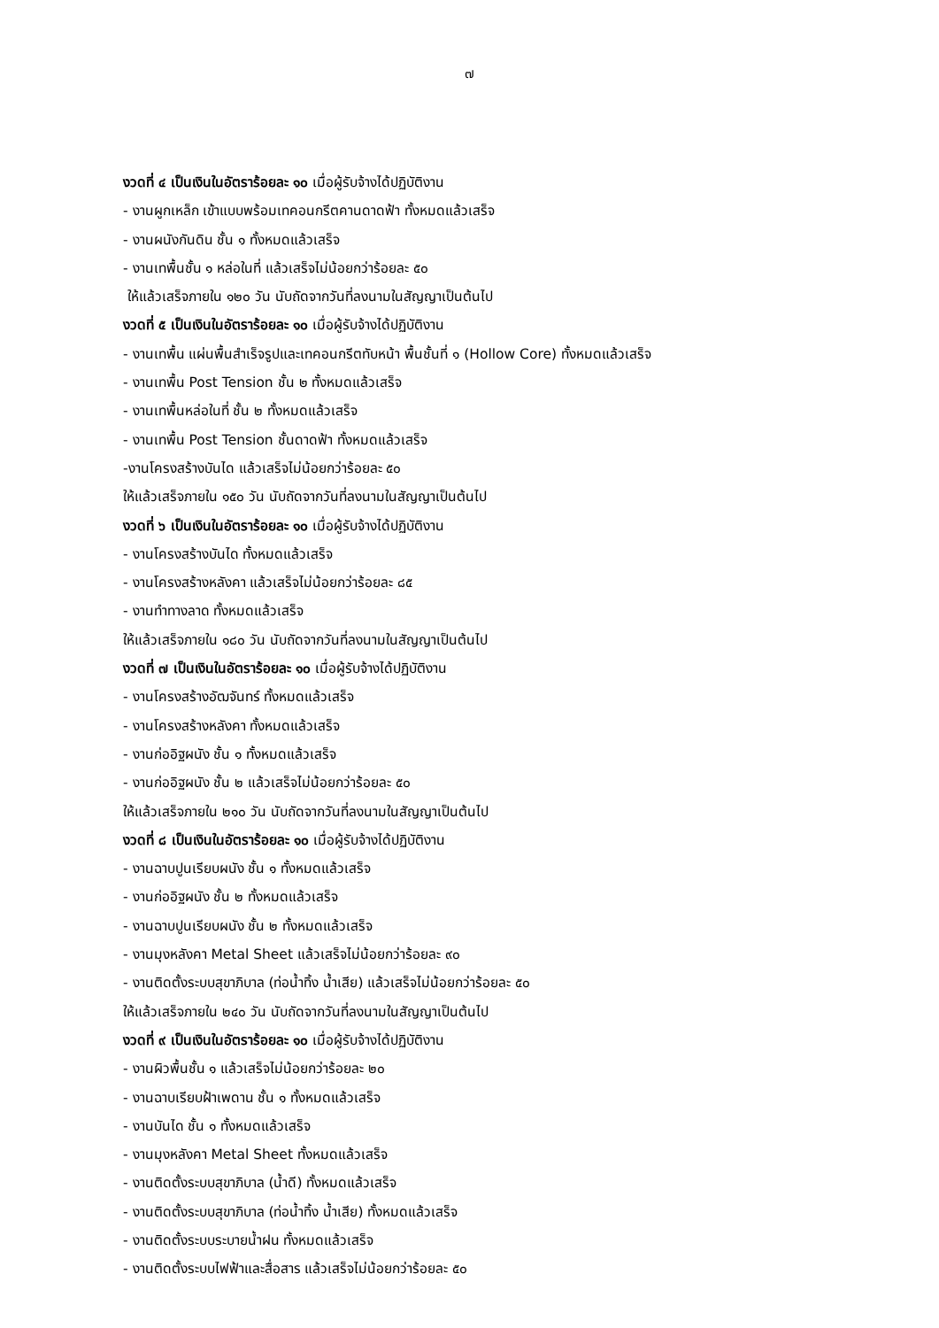๗
งวดที่ ๔ เป็นเงินในอัตราร้อยละ ๑๐ เมื่อผู้รับจ้างได้ปฏิบัติงาน
- งานผูกเหล็ก เข้าแบบพร้อมเทคอนกรีตคานดาดฟ้า ทั้งหมดแล้วเสร็จ
- งานผนังกันดิน ชั้น ๑ ทั้งหมดแล้วเสร็จ
- งานเทพื้นชั้น ๑ หล่อในที่ แล้วเสร็จไม่น้อยกว่าร้อยละ ๕๐
ให้แล้วเสร็จภายใน ๑๒๐ วัน นับถัดจากวันที่ลงนามในสัญญาเป็นต้นไป
งวดที่ ๕ เป็นเงินในอัตราร้อยละ ๑๐ เมื่อผู้รับจ้างได้ปฏิบัติงาน
- งานเทพื้น แผ่นพื้นสำเร็จรูปและเทคอนกรีตทับหน้า พื้นชั้นที่ ๑ (Hollow Core) ทั้งหมดแล้วเสร็จ
- งานเทพื้น Post Tension ชั้น ๒ ทั้งหมดแล้วเสร็จ
- งานเทพื้นหล่อในที่ ชั้น ๒ ทั้งหมดแล้วเสร็จ
- งานเทพื้น Post Tension ชั้นดาดฟ้า ทั้งหมดแล้วเสร็จ
-งานโครงสร้างบันได แล้วเสร็จไม่น้อยกว่าร้อยละ ๕๐
ให้แล้วเสร็จภายใน ๑๕๐ วัน นับถัดจากวันที่ลงนามในสัญญาเป็นต้นไป
งวดที่ ๖ เป็นเงินในอัตราร้อยละ ๑๐ เมื่อผู้รับจ้างได้ปฏิบัติงาน
- งานโครงสร้างบันได ทั้งหมดแล้วเสร็จ
- งานโครงสร้างหลังคา แล้วเสร็จไม่น้อยกว่าร้อยละ ๘๕
- งานทำทางลาด ทั้งหมดแล้วเสร็จ
ให้แล้วเสร็จภายใน ๑๘๐ วัน นับถัดจากวันที่ลงนามในสัญญาเป็นต้นไป
งวดที่ ๗ เป็นเงินในอัตราร้อยละ ๑๐ เมื่อผู้รับจ้างได้ปฏิบัติงาน
- งานโครงสร้างอัฒจันทร์ ทั้งหมดแล้วเสร็จ
- งานโครงสร้างหลังคา ทั้งหมดแล้วเสร็จ
- งานก่ออิฐผนัง ชั้น ๑ ทั้งหมดแล้วเสร็จ
- งานก่ออิฐผนัง ชั้น ๒ แล้วเสร็จไม่น้อยกว่าร้อยละ ๕๐
ให้แล้วเสร็จภายใน ๒๑๐ วัน นับถัดจากวันที่ลงนามในสัญญาเป็นต้นไป
งวดที่ ๘ เป็นเงินในอัตราร้อยละ ๑๐ เมื่อผู้รับจ้างได้ปฏิบัติงาน
- งานฉาบปูนเรียบผนัง ชั้น ๑ ทั้งหมดแล้วเสร็จ
- งานก่ออิฐผนัง ชั้น ๒ ทั้งหมดแล้วเสร็จ
- งานฉาบปูนเรียบผนัง ชั้น ๒ ทั้งหมดแล้วเสร็จ
- งานมุงหลังคา Metal Sheet แล้วเสร็จไม่น้อยกว่าร้อยละ ๙๐
- งานติดตั้งระบบสุขาภิบาล (ท่อน้ำทิ้ง น้ำเสีย) แล้วเสร็จไม่น้อยกว่าร้อยละ ๕๐
ให้แล้วเสร็จภายใน ๒๔๐ วัน นับถัดจากวันที่ลงนามในสัญญาเป็นต้นไป
งวดที่ ๙ เป็นเงินในอัตราร้อยละ ๑๐ เมื่อผู้รับจ้างได้ปฏิบัติงาน
- งานผิวพื้นชั้น ๑ แล้วเสร็จไม่น้อยกว่าร้อยละ ๒๐
- งานฉาบเรียบฝ้าเพดาน ชั้น ๑ ทั้งหมดแล้วเสร็จ
- งานบันได ชั้น ๑ ทั้งหมดแล้วเสร็จ
- งานมุงหลังคา Metal Sheet ทั้งหมดแล้วเสร็จ
- งานติดตั้งระบบสุขาภิบาล (น้ำดี) ทั้งหมดแล้วเสร็จ
- งานติดตั้งระบบสุขาภิบาล (ท่อน้ำทิ้ง น้ำเสีย) ทั้งหมดแล้วเสร็จ
- งานติดตั้งระบบระบายน้ำฝน ทั้งหมดแล้วเสร็จ
- งานติดตั้งระบบไฟฟ้าและสื่อสาร แล้วเสร็จไม่น้อยกว่าร้อยละ ๕๐